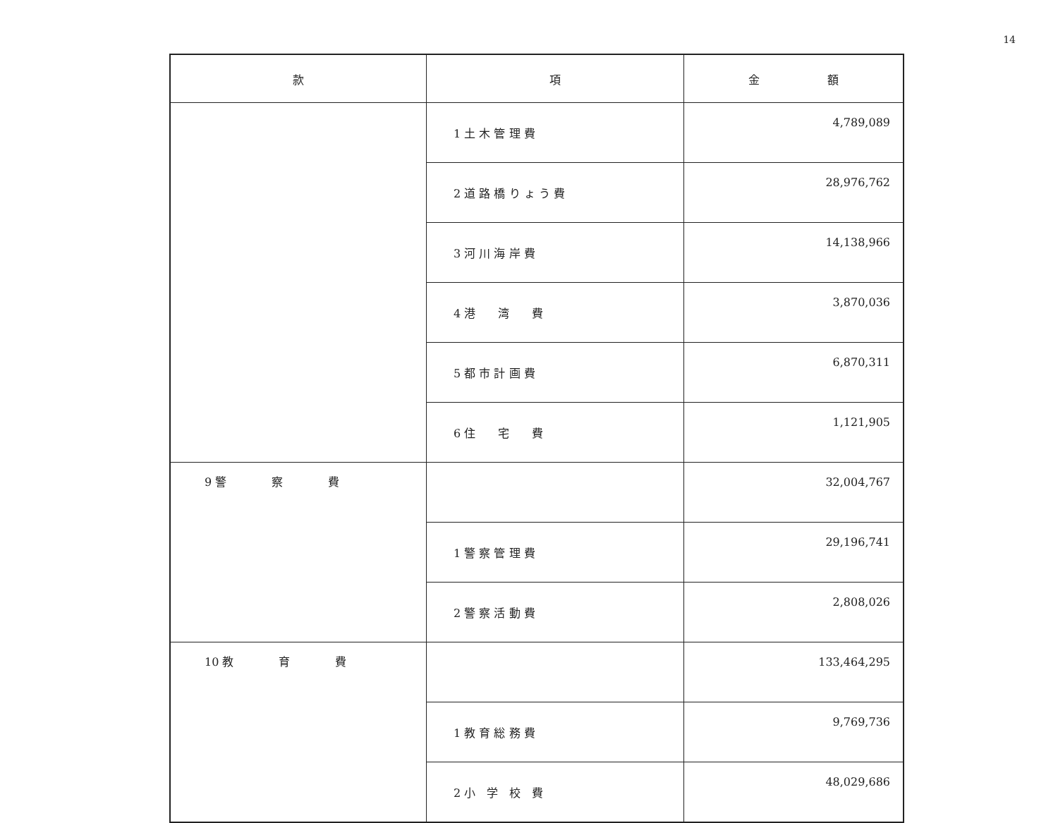14
| 款 | 項 | 金 額 |
| --- | --- | --- |
| | 1 土 木 管 理 費 | 4,789,089 |
| | 2 道 路 橋 り ょ う 費 | 28,976,762 |
| | 3 河 川 海 岸 費 | 14,138,966 |
| | 4 港 湾 費 | 3,870,036 |
| | 5 都 市 計 画 費 | 6,870,311 |
| | 6 住 宅 費 | 1,121,905 |
| 9 警 察 費 | | 32,004,767 |
| | 1 警 察 管 理 費 | 29,196,741 |
| | 2 警 察 活 動 費 | 2,808,026 |
| 10 教 育 費 | | 133,464,295 |
| | 1 教 育 総 務 費 | 9,769,736 |
| | 2 小 学 校 費 | 48,029,686 |